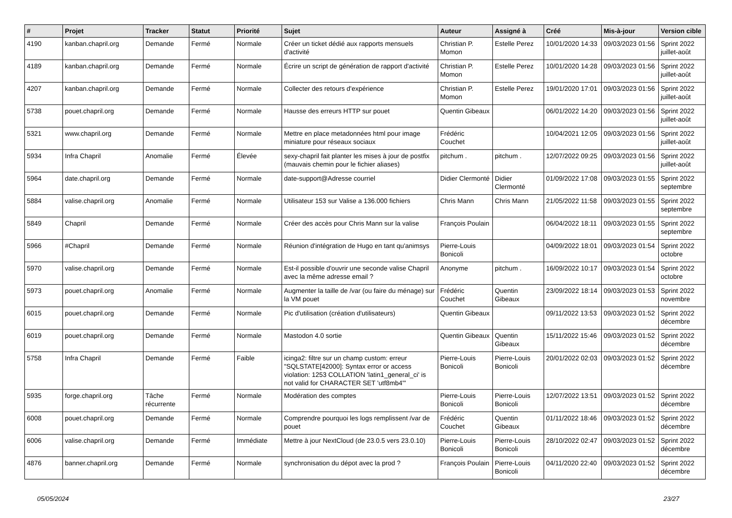| # | Projet | Tracker | Statut | Priorité | Sujet | Auteur | Assigné à | Créé | Mis-à-jour | Version cible |
| --- | --- | --- | --- | --- | --- | --- | --- | --- | --- | --- |
| 4190 | kanban.chapril.org | Demande | Fermé | Normale | Créer un ticket dédié aux rapports mensuels d'activité | Christian P. Momon | Estelle Perez | 10/01/2020 14:33 | 09/03/2023 01:56 | Sprint 2022 juillet-août |
| 4189 | kanban.chapril.org | Demande | Fermé | Normale | Écrire un script de génération de rapport d'activité | Christian P. Momon | Estelle Perez | 10/01/2020 14:28 | 09/03/2023 01:56 | Sprint 2022 juillet-août |
| 4207 | kanban.chapril.org | Demande | Fermé | Normale | Collecter des retours d'expérience | Christian P. Momon | Estelle Perez | 19/01/2020 17:01 | 09/03/2023 01:56 | Sprint 2022 juillet-août |
| 5738 | pouet.chapril.org | Demande | Fermé | Normale | Hausse des erreurs HTTP sur pouet | Quentin Gibeaux | | 06/01/2022 14:20 | 09/03/2023 01:56 | Sprint 2022 juillet-août |
| 5321 | www.chapril.org | Demande | Fermé | Normale | Mettre en place metadonnées html pour image miniature pour réseaux sociaux | Frédéric Couchet | | 10/04/2021 12:05 | 09/03/2023 01:56 | Sprint 2022 juillet-août |
| 5934 | Infra Chapril | Anomalie | Fermé | Élevée | sexy-chapril fait planter les mises à jour de postfix (mauvais chemin pour le fichier aliases) | pitchum . | pitchum . | 12/07/2022 09:25 | 09/03/2023 01:56 | Sprint 2022 juillet-août |
| 5964 | date.chapril.org | Demande | Fermé | Normale | date-support@Adresse courriel | Didier Clermonté | Didier Clermonté | 01/09/2022 17:08 | 09/03/2023 01:55 | Sprint 2022 septembre |
| 5884 | valise.chapril.org | Anomalie | Fermé | Normale | Utilisateur 153 sur Valise a 136.000 fichiers | Chris Mann | Chris Mann | 21/05/2022 11:58 | 09/03/2023 01:55 | Sprint 2022 septembre |
| 5849 | Chapril | Demande | Fermé | Normale | Créer des accès pour Chris Mann sur la valise | François Poulain | | 06/04/2022 18:11 | 09/03/2023 01:55 | Sprint 2022 septembre |
| 5966 | #Chapril | Demande | Fermé | Normale | Réunion d'intégration de Hugo en tant qu'animsys | Pierre-Louis Bonicoli | | 04/09/2022 18:01 | 09/03/2023 01:54 | Sprint 2022 octobre |
| 5970 | valise.chapril.org | Demande | Fermé | Normale | Est-il possible d'ouvrir une seconde valise Chapril avec la même adresse email ? | Anonyme | pitchum . | 16/09/2022 10:17 | 09/03/2023 01:54 | Sprint 2022 octobre |
| 5973 | pouet.chapril.org | Anomalie | Fermé | Normale | Augmenter la taille de /var (ou faire du ménage) sur la VM pouet | Frédéric Couchet | Quentin Gibeaux | 23/09/2022 18:14 | 09/03/2023 01:53 | Sprint 2022 novembre |
| 6015 | pouet.chapril.org | Demande | Fermé | Normale | Pic d'utilisation (création d'utilisateurs) | Quentin Gibeaux | | 09/11/2022 13:53 | 09/03/2023 01:52 | Sprint 2022 décembre |
| 6019 | pouet.chapril.org | Demande | Fermé | Normale | Mastodon 4.0 sortie | Quentin Gibeaux | Quentin Gibeaux | 15/11/2022 15:46 | 09/03/2023 01:52 | Sprint 2022 décembre |
| 5758 | Infra Chapril | Demande | Fermé | Faible | icinga2: filtre sur un champ custom: erreur "SQLSTATE[42000]: Syntax error or access violation: 1253 COLLATION 'latin1_general_ci' is not valid for CHARACTER SET 'utf8mb4'" | Pierre-Louis Bonicoli | Pierre-Louis Bonicoli | 20/01/2022 02:03 | 09/03/2023 01:52 | Sprint 2022 décembre |
| 5935 | forge.chapril.org | Tâche récurrente | Fermé | Normale | Modération des comptes | Pierre-Louis Bonicoli | Pierre-Louis Bonicoli | 12/07/2022 13:51 | 09/03/2023 01:52 | Sprint 2022 décembre |
| 6008 | pouet.chapril.org | Demande | Fermé | Normale | Comprendre pourquoi les logs remplissent /var de pouet | Frédéric Couchet | Quentin Gibeaux | 01/11/2022 18:46 | 09/03/2023 01:52 | Sprint 2022 décembre |
| 6006 | valise.chapril.org | Demande | Fermé | Immédiate | Mettre à jour NextCloud (de 23.0.5 vers 23.0.10) | Pierre-Louis Bonicoli | Pierre-Louis Bonicoli | 28/10/2022 02:47 | 09/03/2023 01:52 | Sprint 2022 décembre |
| 4876 | banner.chapril.org | Demande | Fermé | Normale | synchronisation du dépot avec la prod ? | François Poulain | Pierre-Louis Bonicoli | 04/11/2020 22:40 | 09/03/2023 01:52 | Sprint 2022 décembre |
05/05/2024 23/27